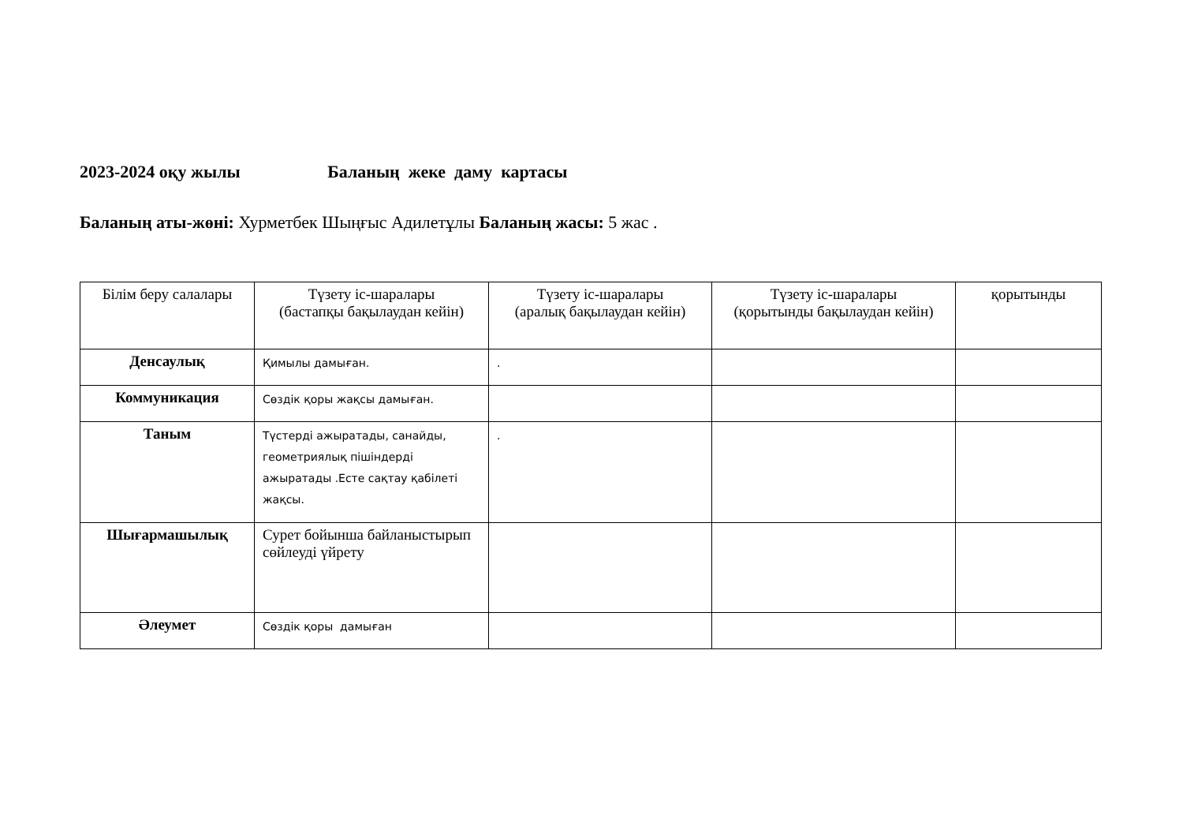2023-2024 оқу жылы Баланың жеке даму картасы
Баланың аты-жөні: Хурметбек Шыңғыс Адилетұлы Баланың жасы: 5 жас .
| Білім беру салалары | Түзету іс-шаралары (бастапқы бақылаудан кейін) | Түзету іс-шаралары (аралық бақылаудан кейін) | Түзету іс-шаралары (қорытынды бақылаудан кейін) | қорытынды |
| --- | --- | --- | --- | --- |
| Денсаулық | Қимылы дамыған. | . | | |
| Коммуникация | Сөздік қоры жақсы дамыған. | | | |
| Таным | Түстерді ажыратады, санайды, геометриялық пішіндерді ажыратады .Есте сақтау қабілеті жақсы. | . | | |
| Шығармашылық | Сурет бойынша байланыстырып сөйлеуді үйрету | | | |
| Әлеумет | Сөздік қоры дамыған | | | |